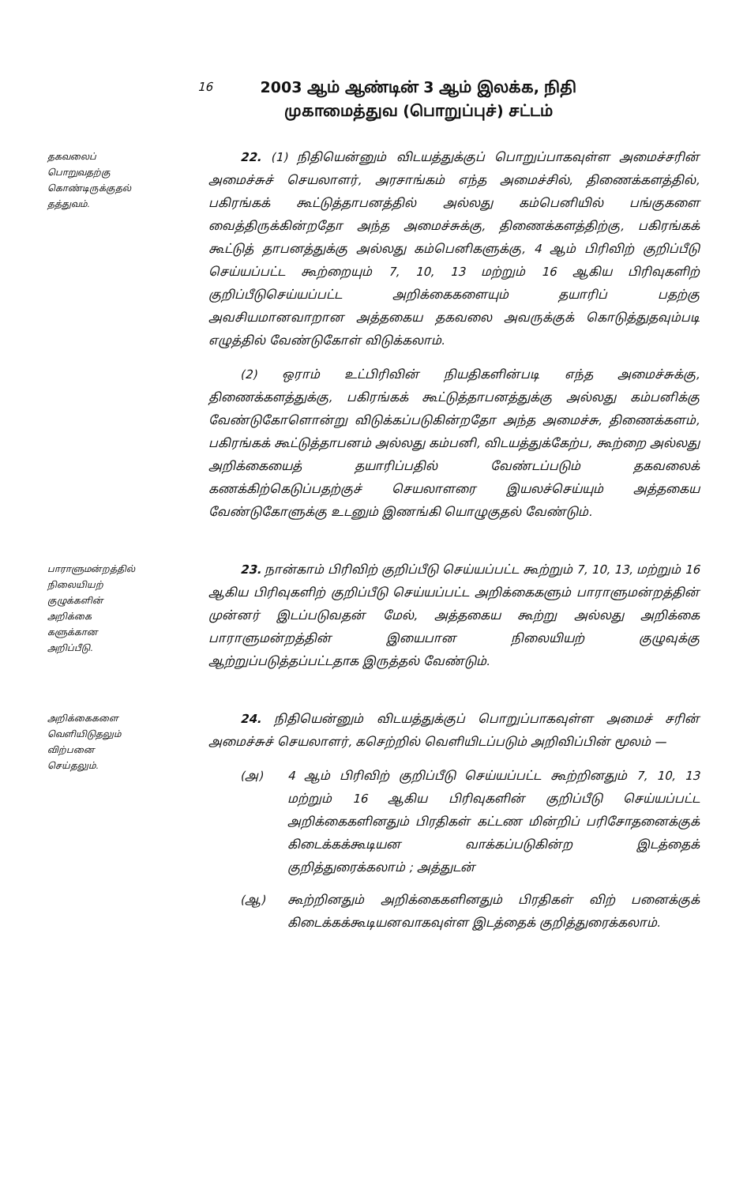16
2003 ஆம் ஆண்டின் 3 ஆம் இலக்க, நிதி
முகாமைத்துவ (பொறுப்புச்) சட்டம்
தகவலைப்
பொறுவதற்கு
கொண்டிருக்குதல்
தத்துவம்.
22. (1) நிதியென்னும் விடயத்துக்குப் பொறுப்பாகவுள்ள அமைச்சரின் அமைச்சுச் செயலாளர், அரசாங்கம் எந்த அமைச்சில், திணைக்களத்தில், பகிரங்கக் கூட்டுத்தாபனத்தில் அல்லது கம்பெனியில் பங்குகளை வைத்திருக்கின்றதோ அந்த அமைச்சுக்கு, திணைக்களத்திற்கு, பகிரங்கக் கூட்டுத் தாபனத்துக்கு அல்லது கம்பெனிகளுக்கு, 4 ஆம் பிரிவிற் குறிப்பீடு செய்யப்பட்ட கூற்றையும் 7, 10, 13 மற்றும் 16 ஆகிய பிரிவுகளிற் குறிப்பீடுசெய்யப்பட்ட அறிக்கைகளையும் தயாரிப் பதற்கு அவசியமானவாறான அத்தகைய தகவலை அவருக்குக் கொடுத்துதவும்படி எழுத்தில் வேண்டுகோள் விடுக்கலாம்.
(2) ஒராம் உட்பிரிவின் நியதிகளின்படி எந்த அமைச்சுக்கு, திணைக்களத்துக்கு, பகிரங்கக் கூட்டுத்தாபனத்துக்கு அல்லது கம்பனிக்கு வேண்டுகோளொன்று விடுக்கப்படுகின்றதோ அந்த அமைச்சு, திணைக்களம், பகிரங்கக் கூட்டுத்தாபனம் அல்லது கம்பனி, விடயத்துக்கேற்ப, கூற்றை அல்லது அறிக்கையைத் தயாரிப்பதில் வேண்டப்படும் தகவலைக் கணக்கிற்கெடுப்பதற்குச் செயலாளரை இயலச்செய்யும் அத்தகைய வேண்டுகோளுக்கு உடனும் இணங்கி யொழுகுதல் வேண்டும்.
பாராளுமன்றத்தில்
நிலையியற்
குழுக்களின்
அறிக்கை
களுக்கான
அறிப்பீடு.
23. நான்காம் பிரிவிற் குறிப்பீடு செய்யப்பட்ட கூற்றும் 7, 10, 13, மற்றும் 16 ஆகிய பிரிவுகளிற் குறிப்பீடு செய்யப்பட்ட அறிக்கைகளும் பாராளுமன்றத்தின் முன்னர் இடப்படுவதன் மேல், அத்தகைய கூற்று அல்லது அறிக்கை பாராளுமன்றத்தின் இயைபான நிலையியற் குழுவுக்கு ஆற்றுப்படுத்தப்பட்டதாக இருத்தல் வேண்டும்.
அறிக்கைகளை
வெளியிடுதலும்
விற்பனை
செய்தலும்.
24. நிதியென்னும் விடயத்துக்குப் பொறுப்பாகவுள்ள அமைச் சரின் அமைச்சுச் செயலாளர், கசெற்றில் வெளியிடப்படும் அறிவிப்பின் மூலம் —
(அ) 4 ஆம் பிரிவிற் குறிப்பீடு செய்யப்பட்ட கூற்றினதும் 7, 10, 13 மற்றும் 16 ஆகிய பிரிவுகளின் குறிப்பீடு செய்யப்பட்ட அறிக்கைகளினதும் பிரதிகள் கட்டண மின்றிப் பரிசோதனைக்குக் கிடைக்கக்கூடியன வாக்கப்படுகின்ற இடத்தைக் குறித்துரைக்கலாம் ; அத்துடன்
(ஆ) கூற்றினதும் அறிக்கைகளினதும் பிரதிகள் விற் பனைக்குக் கிடைக்கக்கூடியனவாகவுள்ள இடத்தைக் குறித்துரைக்கலாம்.